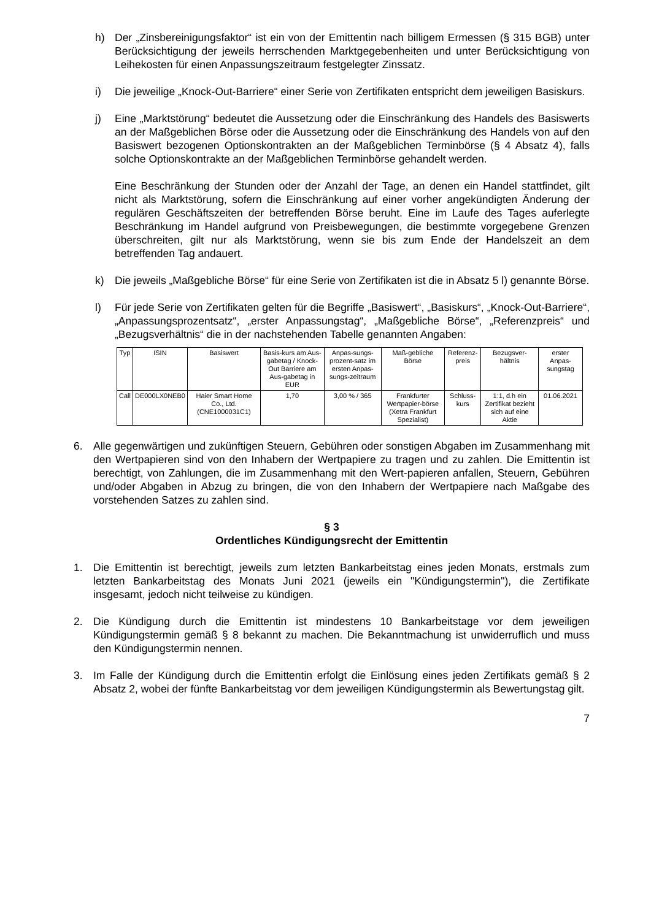h) Der „Zinsbereinigungsfaktor“ ist ein von der Emittentin nach billigem Ermessen (§ 315 BGB) unter Berücksichtigung der jeweils herrschenden Marktgegebenheiten und unter Berücksichtigung von Leihekosten für einen Anpassungszeitraum festgelegter Zinssatz.
i) Die jeweilige „Knock-Out-Barriere“ einer Serie von Zertifikaten entspricht dem jeweiligen Basiskurs.
j) Eine „Marktstörung“ bedeutet die Aussetzung oder die Einschränkung des Handels des Basiswerts an der Maßgeblichen Börse oder die Aussetzung oder die Einschränkung des Handels von auf den Basiswert bezogenen Optionskontrakten an der Maßgeblichen Terminbörse (§ 4 Absatz 4), falls solche Optionskontrakte an der Maßgeblichen Terminbörse gehandelt werden.
Eine Beschränkung der Stunden oder der Anzahl der Tage, an denen ein Handel stattfindet, gilt nicht als Marktstörung, sofern die Einschränkung auf einer vorher angekündigten Änderung der regulären Geschäftszeiten der betreffenden Börse beruht. Eine im Laufe des Tages auferlegte Beschränkung im Handel aufgrund von Preisbewegungen, die bestimmte vorgegebene Grenzen überschreiten, gilt nur als Marktstörung, wenn sie bis zum Ende der Handelszeit an dem betreffenden Tag andauert.
k) Die jeweils „Maßgebliche Börse“ für eine Serie von Zertifikaten ist die in Absatz 5 l) genannte Börse.
l) Für jede Serie von Zertifikaten gelten für die Begriffe „Basiswert“, „Basiskurs“, „Knock-Out-Barriere“, „Anpassungsprozentsatz“, „erster Anpassungstag“, „Maßgebliche Börse“, „Referenzpreis“ und „Bezugsverhältnis“ die in der nachstehenden Tabelle genannten Angaben:
| Typ | ISIN | Basiswert | Basis-kurs am Aus-gabetag / Knock-Out Barriere am Aus-gabetag in EUR | Anpas-sungs-prozent-satz im ersten Anpas-sungs-zeitraum | Maß-gebliche Börse | Referenz-preis | Bezugsver-hältnis | erster Anpas-sungstag |
| --- | --- | --- | --- | --- | --- | --- | --- | --- |
| Call | DE000LX0NEB0 | Haier Smart Home Co., Ltd. (CNE1000031C1) | 1,70 | 3,00 % / 365 | Frankfurter Wertpapier-börse (Xetra Frankfurt Spezialist) | Schluss-kurs | 1:1, d.h ein Zertifikat bezieht sich auf eine Aktie | 01.06.2021 |
6. Alle gegenwärtigen und zukünftigen Steuern, Gebühren oder sonstigen Abgaben im Zusammenhang mit den Wertpapieren sind von den Inhabern der Wertpapiere zu tragen und zu zahlen. Die Emittentin ist berechtigt, von Zahlungen, die im Zusammenhang mit den Wert-papieren anfallen, Steuern, Gebühren und/oder Abgaben in Abzug zu bringen, die von den Inhabern der Wertpapiere nach Maßgabe des vorstehenden Satzes zu zahlen sind.
§ 3
Ordentliches Kündigungsrecht der Emittentin
1. Die Emittentin ist berechtigt, jeweils zum letzten Bankarbeitstag eines jeden Monats, erstmals zum letzten Bankarbeitstag des Monats Juni 2021 (jeweils ein "Kündigungstermin"), die Zertifikate insgesamt, jedoch nicht teilweise zu kündigen.
2. Die Kündigung durch die Emittentin ist mindestens 10 Bankarbeitstage vor dem jeweiligen Kündigungstermin gemäß § 8 bekannt zu machen. Die Bekanntmachung ist unwiderruflich und muss den Kündigungstermin nennen.
3. Im Falle der Kündigung durch die Emittentin erfolgt die Einlösung eines jeden Zertifikats gemäß § 2 Absatz 2, wobei der fünfte Bankarbeitstag vor dem jeweiligen Kündigungstermin als Bewertungstag gilt.
7